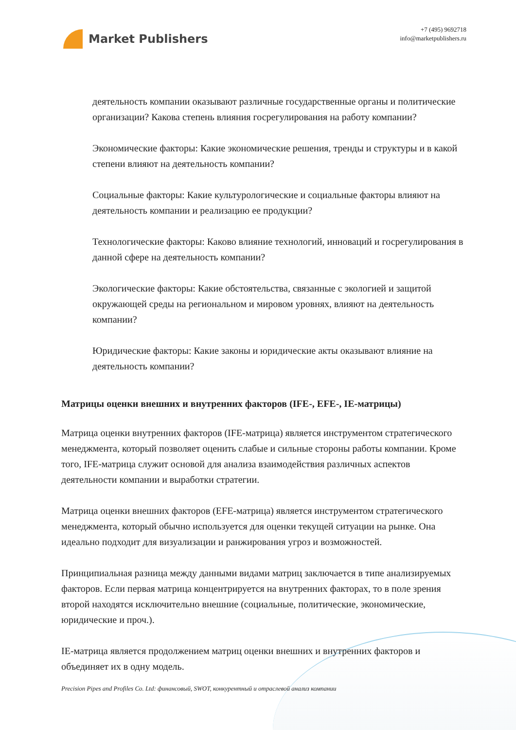Market Publishers
+7 (495) 9692718
info@marketpublishers.ru
деятельность компании оказывают различные государственные органы и политические организации? Какова степень влияния госрегулирования на работу компании?
Экономические факторы: Какие экономические решения, тренды и структуры и в какой степени влияют на деятельность компании?
Социальные факторы: Какие культурологические и социальные факторы влияют на деятельность компании и реализацию ее продукции?
Технологические факторы: Каково влияние технологий, инноваций и госрегулирования в данной сфере на деятельность компании?
Экологические факторы: Какие обстоятельства, связанные с экологией и защитой окружающей среды на региональном и мировом уровнях, влияют на деятельность компании?
Юридические факторы: Какие законы и юридические акты оказывают влияние на деятельность компании?
Матрицы оценки внешних и внутренних факторов (IFE-, EFE-, IE-матрицы)
Матрица оценки внутренних факторов (IFE-матрица) является инструментом стратегического менеджмента, который позволяет оценить слабые и сильные стороны работы компании. Кроме того, IFE-матрица служит основой для анализа взаимодействия различных аспектов деятельности компании и выработки стратегии.
Матрица оценки внешних факторов (EFE-матрица) является инструментом стратегического менеджмента, который обычно используется для оценки текущей ситуации на рынке. Она идеально подходит для визуализации и ранжирования угроз и возможностей.
Принципиальная разница между данными видами матриц заключается в типе анализируемых факторов. Если первая матрица концентрируется на внутренних факторах, то в поле зрения второй находятся исключительно внешние (социальные, политические, экономические, юридические и проч.).
IE-матрица является продолжением матриц оценки внешних и внутренних факторов и объединяет их в одну модель.
Precision Pipes and Profiles Co. Ltd: финансовый, SWOT, конкурентный и отраслевой анализ компании